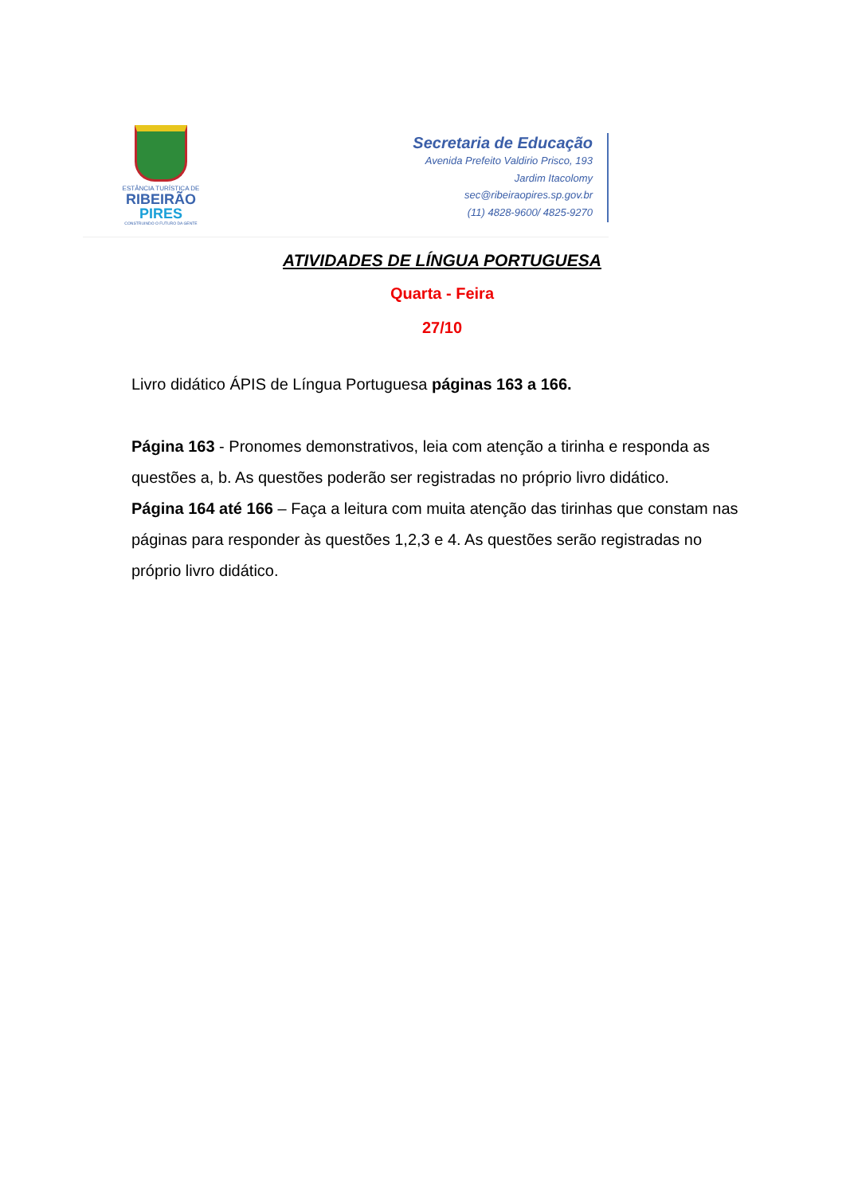ESTÂNCIA TURÍSTICA DE
RIBEIRÃO
PIRES
CONSTRUINDO O FUTURO DA GENTE
Secretaria de Educação
Avenida Prefeito Valdirio Prisco, 193
Jardim Itacolomy
sec@ribeiraopires.sp.gov.br
(11) 4828-9600/ 4825-9270
ATIVIDADES DE LÍNGUA PORTUGUESA
Quarta - Feira
27/10
Livro didático ÁPIS de Língua Portuguesa páginas 163 a 166.
Página 163 - Pronomes demonstrativos, leia com atenção a tirinha e responda as questões a, b. As questões poderão ser registradas no próprio livro didático.
Página 164 até 166 – Faça a leitura com muita atenção das tirinhas que constam nas páginas para responder às questões 1,2,3 e 4. As questões serão registradas no próprio livro didático.